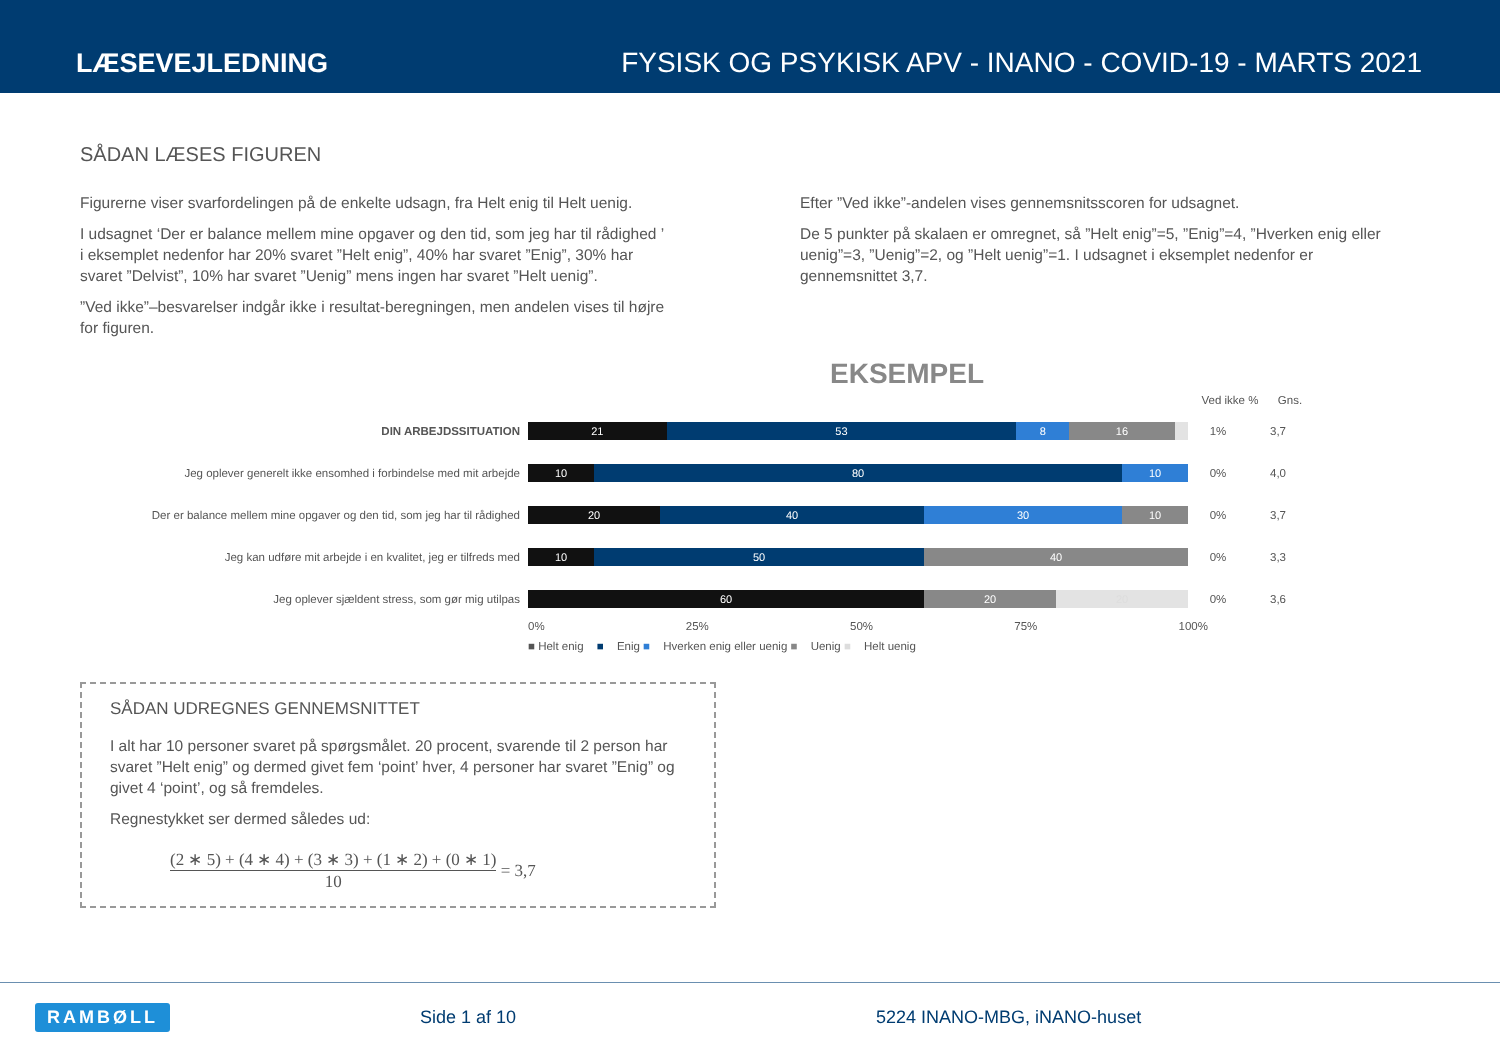LÆSEVEJLEDNING FYSISK OG PSYKISK APV - INANO - COVID-19 - MARTS 2021
SÅDAN LÆSES FIGUREN
Figurerne viser svarfordelingen på de enkelte udsagn, fra Helt enig til Helt uenig.
I udsagnet ‘Der er balance mellem mine opgaver og den tid, som jeg har til rådighed ’ i eksemplet nedenfor har 20% svaret ”Helt enig”, 40% har svaret ”Enig”, 30% har svaret ”Delvist”, 10% har svaret ”Uenig” mens ingen har svaret ”Helt uenig”.
”Ved ikke”–besvarelser indgår ikke i resultat-beregningen, men andelen vises til højre for figuren.
Efter ”Ved ikke”-andelen vises gennemsnitsscoren for udsagnet.
De 5 punkter på skalaen er omregnet, så ”Helt enig”=5, ”Enig”=4, ”Hverken enig eller uenig”=3, ”Uenig”=2, og ”Helt uenig”=1. I udsagnet i eksemplet nedenfor er gennemsnittet 3,7.
EKSEMPEL
Ved ikke %
Gns.
DIN ARBEJDSSITUATION
21 53 8 16
1% 3,7
Jeg oplever generelt ikke ensomhed i forbindelse med mit arbejde
10 80 10
0% 4,0
Der er balance mellem mine opgaver og den tid, som jeg har til rådighed
20 40 30 10
0% 3,7
Jeg kan udføre mit arbejde i en kvalitet, jeg er tilfreds med
10 50 40
0% 3,3
Jeg oplever sjældent stress, som gør mig utilpas
60 20 20
0% 3,6
0% 25% 50% 75% 100%
■ Helt enig ■ Enig ■ Hverken enig eller uenig ■ Uenig ■ Helt uenig
SÅDAN UDREGNES GENNEMSNITTET
I alt har 10 personer svaret på spørgsmålet. 20 procent, svarende til 2 person har svaret ”Helt enig” og dermed givet fem ‘point’ hver, 4 personer har svaret ”Enig” og givet 4 ‘point’, og så fremdeles.
Regnestykket ser dermed således ud:
(2 ∗ 5) + (4 ∗ 4) + (3 ∗ 3) + (1 ∗ 2) + (0 ∗ 1)
10
= 3,7
RAMBØLL Side 1 af 10 5224 INANO-MBG, iNANO-huset